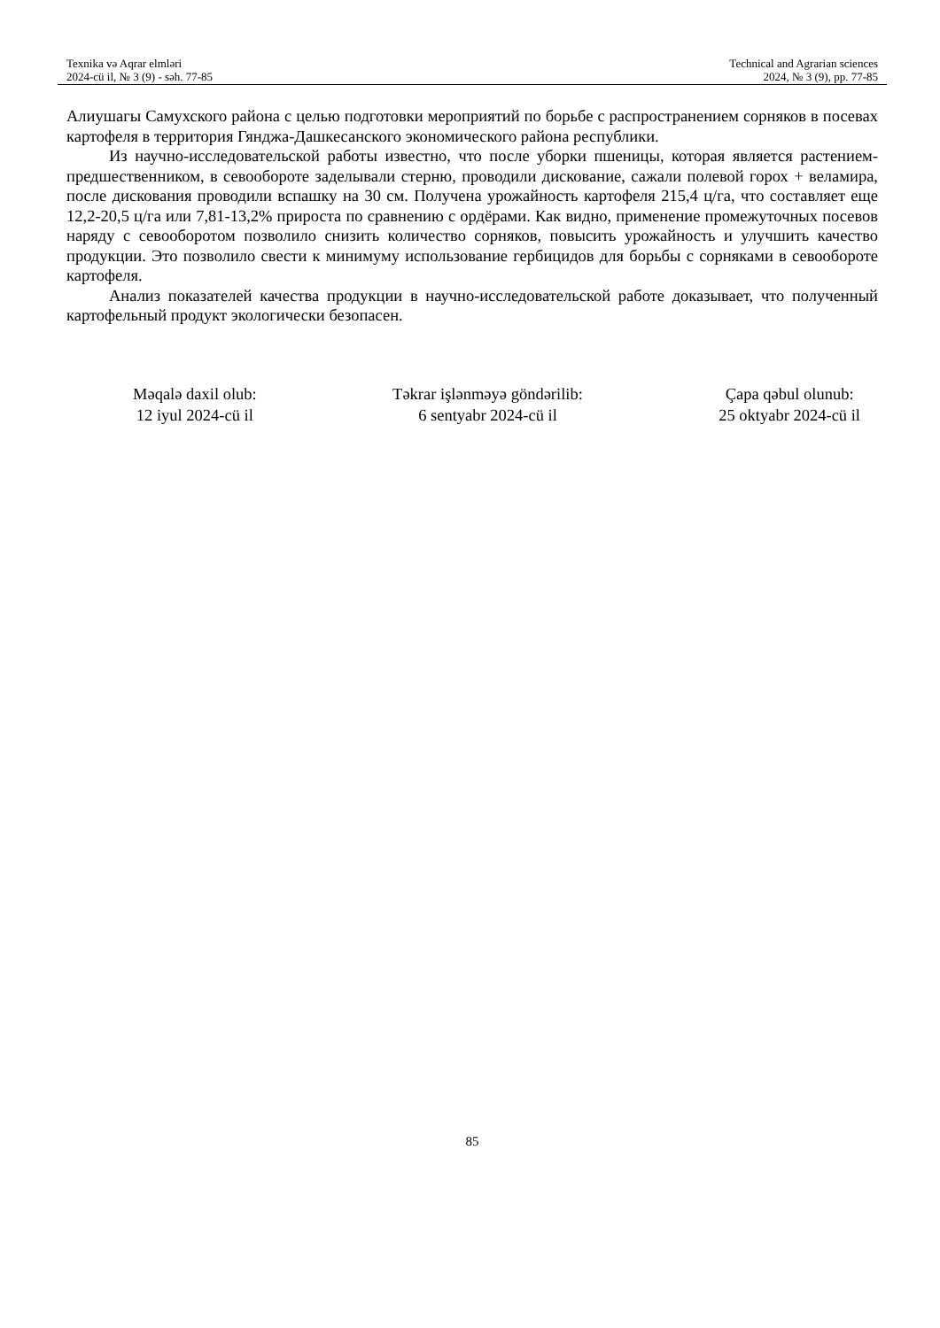Texnika və Aqrar elmləri
2024-cü il, № 3 (9) - səh. 77-85
Technical and Agrarian sciences
2024, № 3 (9), pp. 77-85
Алиушагы Самухского района с целью подготовки мероприятий по борьбе с распространением сорняков в посевах картофеля в территория Гянджа-Дашкесанского экономического района республики.
Из научно-исследовательской работы известно, что после уборки пшеницы, которая является растением-предшественником, в севообороте заделывали стерню, проводили дискование, сажали полевой горох + веламира, после дискования проводили вспашку на 30 см. Получена урожайность картофеля 215,4 ц/га, что составляет еще 12,2-20,5 ц/га или 7,81-13,2% прироста по сравнению с ордёрами. Как видно, применение промежуточных посевов наряду с севооборотом позволило снизить количество сорняков, повысить урожайность и улучшить качество продукции. Это позволило свести к минимуму использование гербицидов для борьбы с сорняками в севообороте картофеля.
Анализ показателей качества продукции в научно-исследовательской работе доказывает, что полученный картофельный продукт экологически безопасен.
Məqalə daxil olub:
12 iyul 2024-cü il
Təkrar işlənməyə göndərilib:
6 sentyabr 2024-cü il
Çapa qəbul olunub:
25 oktyabr 2024-cü il
85